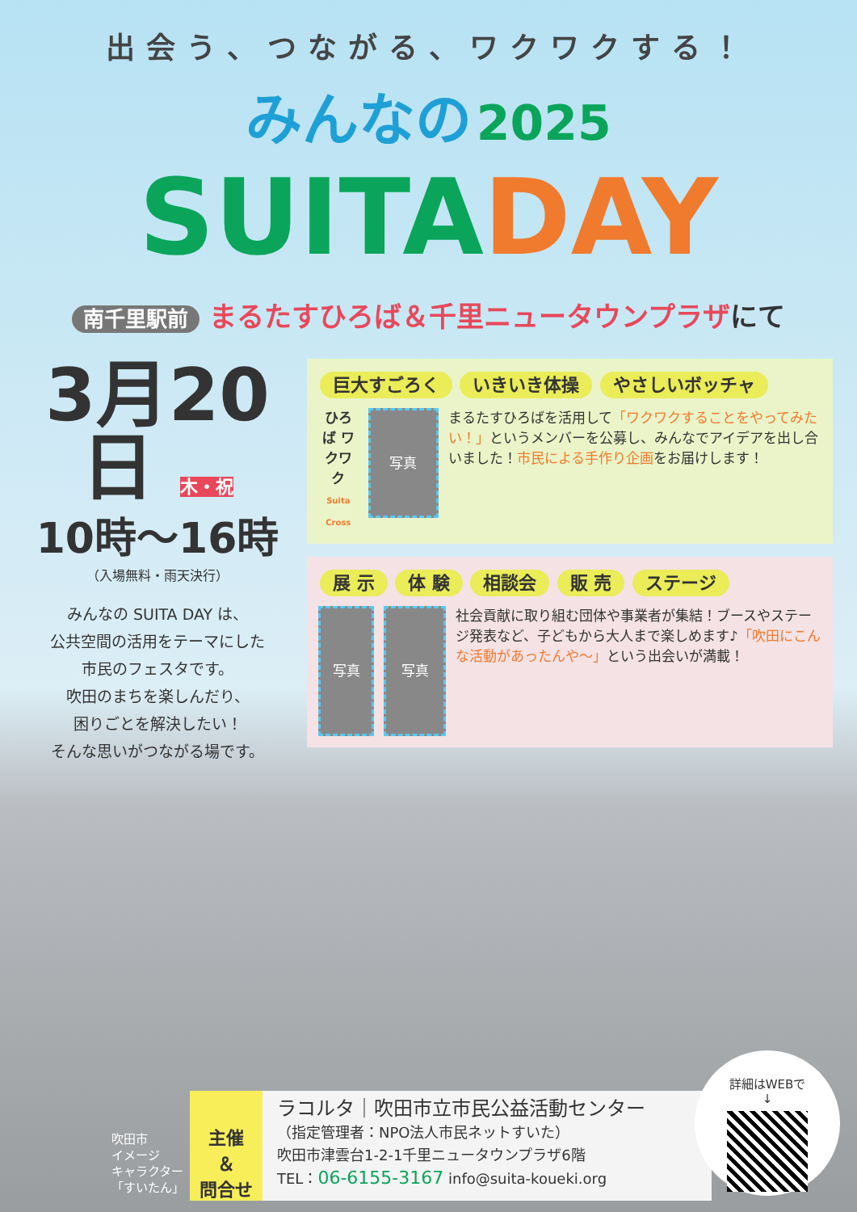出会う、つながる、ワクワクする！
みんなの 2025
SUITA DAY
南千里駅前 まるたすひろば＆千里ニュータウンプラザにて
3月20日 木・祝
10時～16時
（入場無料・雨天決行）
みんなの SUITA DAY は、
公共空間の活用をテーマにした
市民のフェスタです。
吹田のまちを楽しんだり、
困りごとを解決したい！
そんな思いがつながる場です。
巨大すごろく いきいき体操 やさしいボッチャ
ひろば ワクワク
Suita Cross
写真
まるたすひろばを活用して「ワクワクすることをやってみたい！」というメンバーを公募し、みんなでアイデアを出し合いました！市民による手作り企画をお届けします！
展 示 体 験 相談会 販 売 ステージ
写真 写真
社会貢献に取り組む団体や事業者が集結！ブースやステージ発表など、子どもから大人まで楽しめます♪「吹田にこんな活動があったんや～」という出会いが満載！
吹田市
イメージ
キャラクター
「すいたん」
主催
＆
問合せ
ラコルタ｜吹田市立市民公益活動センター
（指定管理者：NPO法人市民ネットすいた）
吹田市津雲台1-2-1千里ニュータウンプラザ6階
TEL：06-6155-3167 info@suita-koueki.org
詳細はWEBで
↓